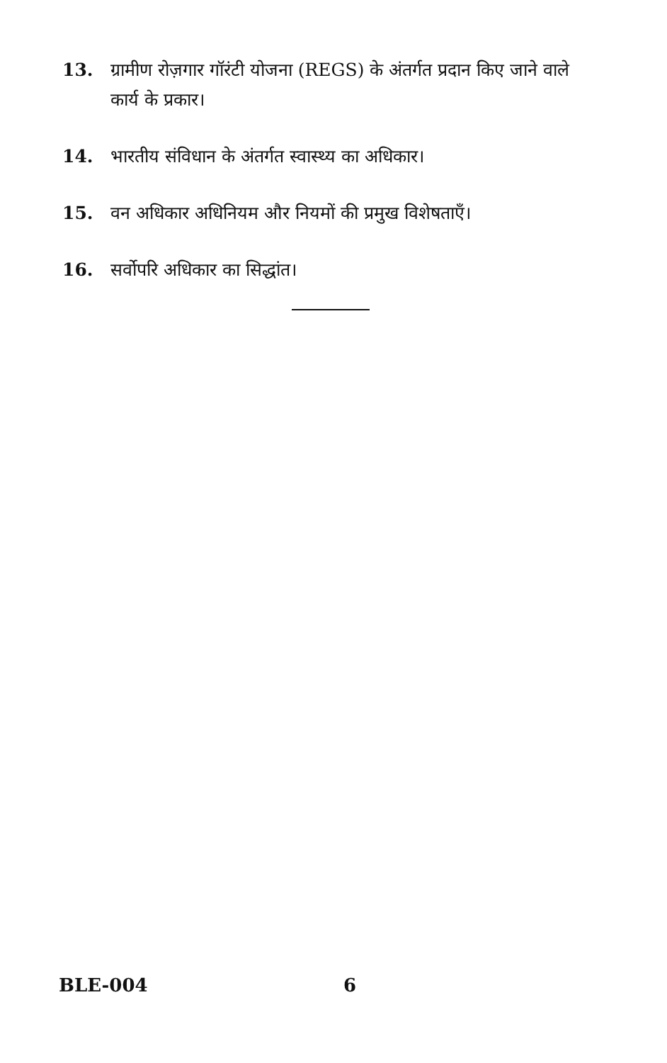13. ग्रामीण रोज़गार गॉरंटी योजना (REGS) के अंतर्गत प्रदान किए जाने वाले कार्य के प्रकार।
14. भारतीय संविधान के अंतर्गत स्वास्थ्य का अधिकार।
15. वन अधिकार अधिनियम और नियमों की प्रमुख विशेषताएँ।
16. सर्वोपरि अधिकार का सिद्धांत।
BLE-004 6